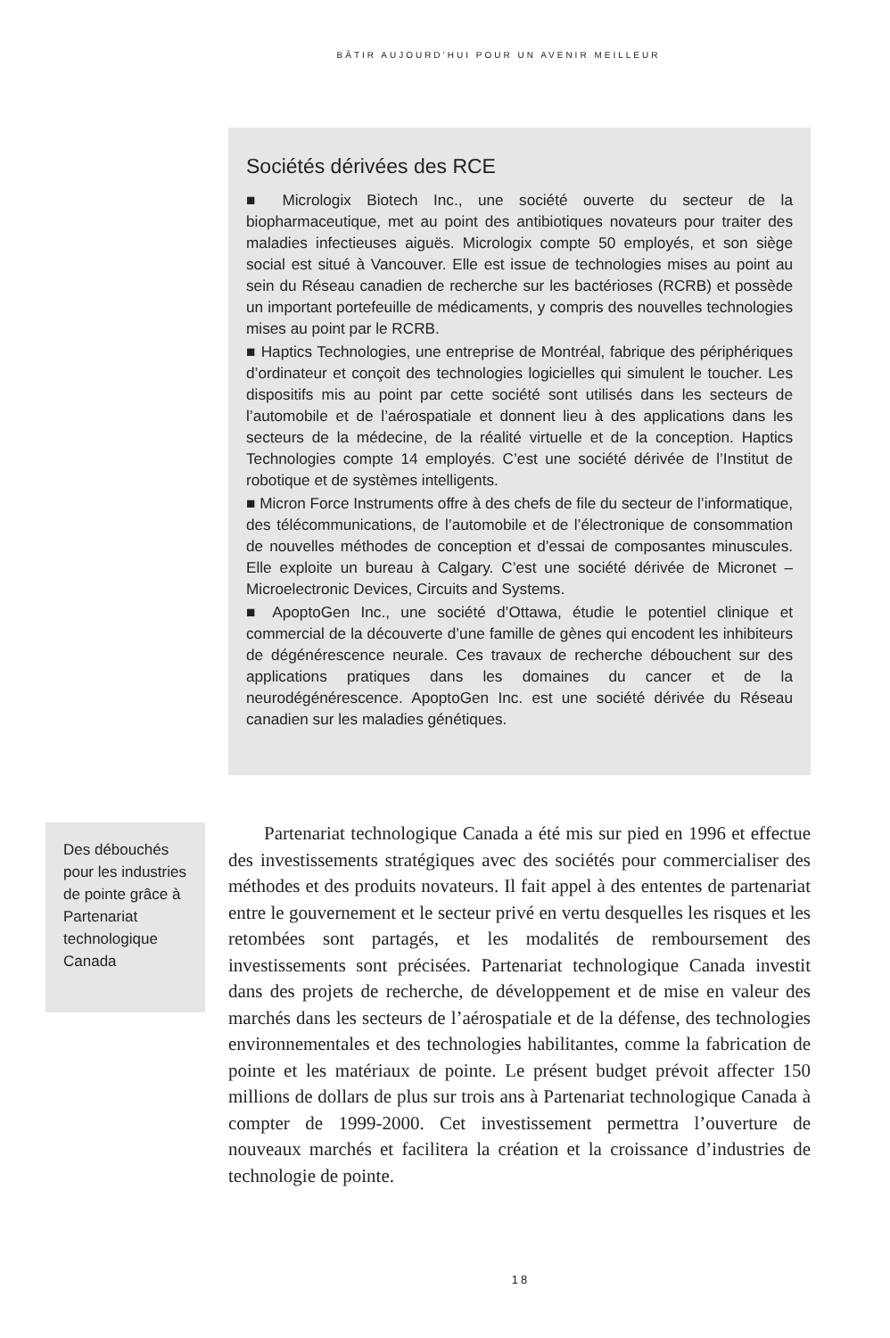BÂTIR AUJOURD’HUI POUR UN AVENIR MEILLEUR
Sociétés dérivées des RCE
■ Micrologix Biotech Inc., une société ouverte du secteur de la biopharmaceutique, met au point des antibiotiques novateurs pour traiter des maladies infectieuses aiguës. Micrologix compte 50 employés, et son siège social est situé à Vancouver. Elle est issue de technologies mises au point au sein du Réseau canadien de recherche sur les bactérioses (RCRB) et possède un important portefeuille de médicaments, y compris des nouvelles technologies mises au point par le RCRB.
■ Haptics Technologies, une entreprise de Montréal, fabrique des périphériques d’ordinateur et conçoit des technologies logicielles qui simulent le toucher. Les dispositifs mis au point par cette société sont utilisés dans les secteurs de l’automobile et de l’aérospatiale et donnent lieu à des applications dans les secteurs de la médecine, de la réalité virtuelle et de la conception. Haptics Technologies compte 14 employés. C’est une société dérivée de l’Institut de robotique et de systèmes intelligents.
■ Micron Force Instruments offre à des chefs de file du secteur de l’informatique, des télécommunications, de l’automobile et de l’électronique de consommation de nouvelles méthodes de conception et d’essai de composantes minuscules. Elle exploite un bureau à Calgary. C’est une société dérivée de Micronet – Microelectronic Devices, Circuits and Systems.
■ ApoptoGen Inc., une société d’Ottawa, étudie le potentiel clinique et commercial de la découverte d’une famille de gènes qui encodent les inhibiteurs de dégénérescence neurale. Ces travaux de recherche débouchent sur des applications pratiques dans les domaines du cancer et de la neurodégénérescence. ApoptoGen Inc. est une société dérivée du Réseau canadien sur les maladies génétiques.
Des débouchés pour les industries de pointe grâce à Partenariat technologique Canada
Partenariat technologique Canada a été mis sur pied en 1996 et effectue des investissements stratégiques avec des sociétés pour commercialiser des méthodes et des produits novateurs. Il fait appel à des ententes de partenariat entre le gouvernement et le secteur privé en vertu desquelles les risques et les retombées sont partagés, et les modalités de remboursement des investissements sont précisées. Partenariat technologique Canada investit dans des projets de recherche, de développement et de mise en valeur des marchés dans les secteurs de l’aérospatiale et de la défense, des technologies environnementales et des technologies habilitantes, comme la fabrication de pointe et les matériaux de pointe. Le présent budget prévoit affecter 150 millions de dollars de plus sur trois ans à Partenariat technologique Canada à compter de 1999-2000. Cet investissement permettra l’ouverture de nouveaux marchés et facilitera la création et la croissance d’industries de technologie de pointe.
18